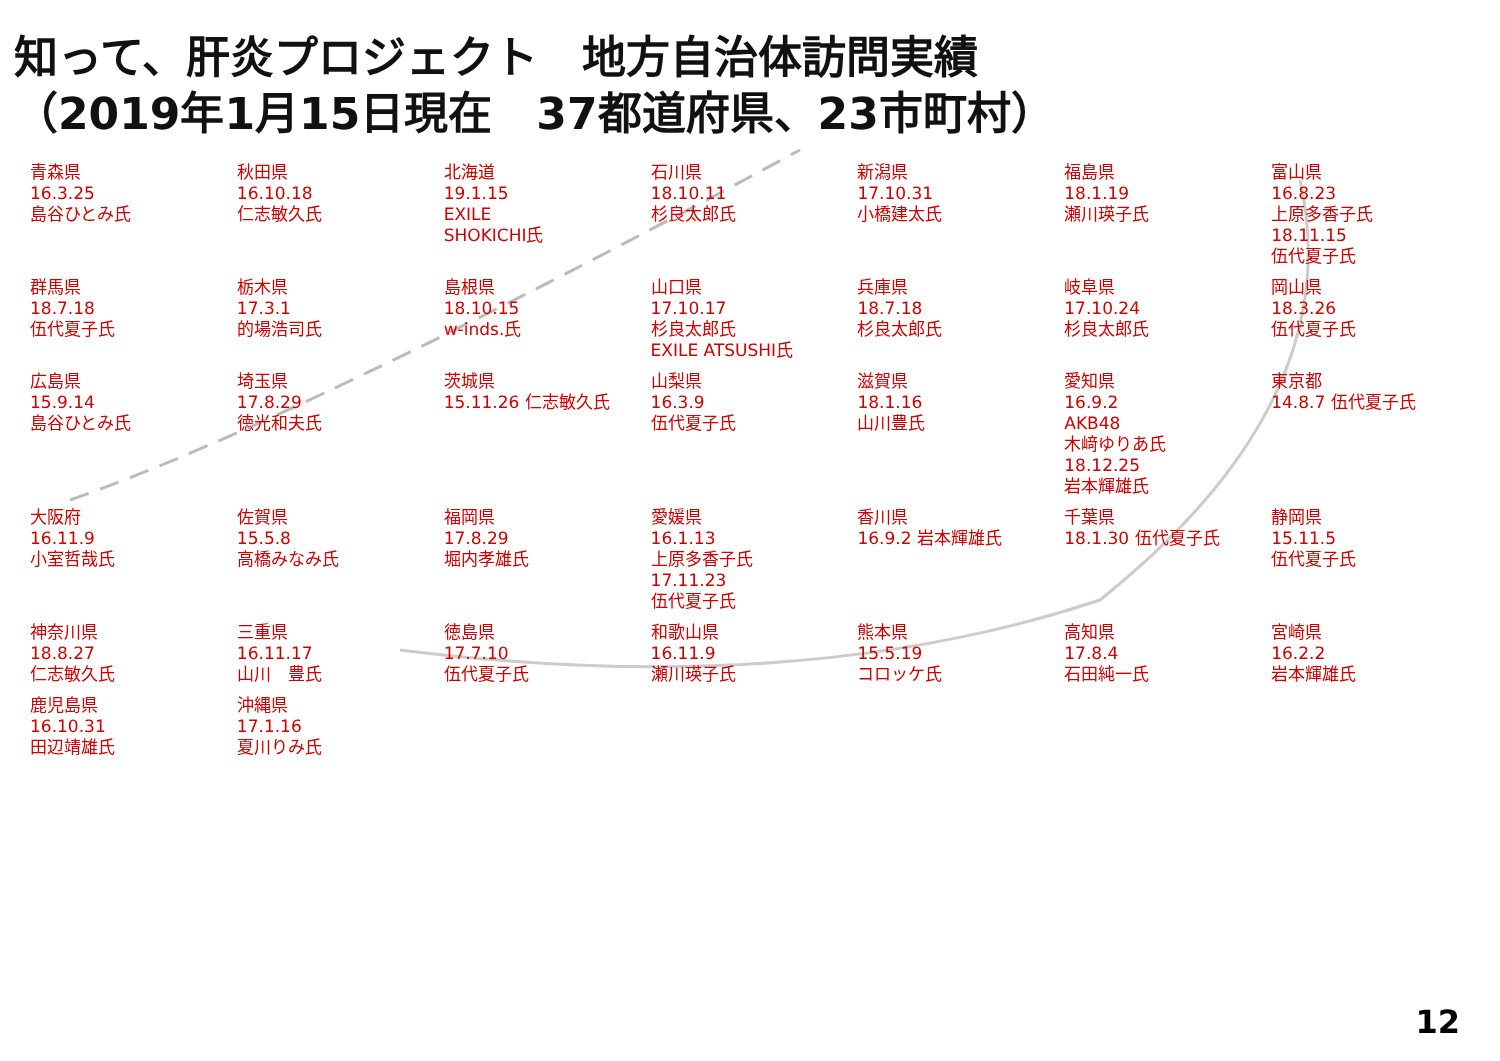知って、肝炎プロジェクト　地方自治体訪問実績
（2019年1月15日現在　37都道府県、23市町村）
青森県
16.3.25
島谷ひとみ氏
秋田県
16.10.18
仁志敏久氏
北海道
19.1.15
EXILE
SHOKICHI氏
石川県
18.10.11
杉良太郎氏
新潟県
17.10.31
小橋建太氏
福島県
18.1.19
瀬川瑛子氏
富山県
16.8.23
上原多香子氏
18.11.15
伍代夏子氏
群馬県
18.7.18
伍代夏子氏
栃木県
17.3.1
的場浩司氏
島根県
18.10.15
w-inds.氏
山口県
17.10.17
杉良太郎氏
EXILE ATSUSHI氏
兵庫県
18.7.18
杉良太郎氏
岐阜県
17.10.24
杉良太郎氏
岡山県
18.3.26
伍代夏子氏
広島県
15.9.14
島谷ひとみ氏
埼玉県
17.8.29
徳光和夫氏
茨城県
15.11.26 仁志敏久氏
山梨県
16.3.9
伍代夏子氏
滋賀県
18.1.16
山川豊氏
愛知県
16.9.2
AKB48
木﨑ゆりあ氏
18.12.25
岩本輝雄氏
東京都
14.8.7 伍代夏子氏
大阪府
16.11.9
小室哲哉氏
佐賀県
15.5.8
高橋みなみ氏
福岡県
17.8.29
堀内孝雄氏
愛媛県
16.1.13
上原多香子氏
17.11.23
伍代夏子氏
香川県
16.9.2 岩本輝雄氏
千葉県
18.1.30 伍代夏子氏
静岡県
15.11.5
伍代夏子氏
神奈川県
18.8.27
仁志敏久氏
三重県
16.11.17
山川　豊氏
徳島県
17.7.10
伍代夏子氏
和歌山県
16.11.9
瀬川瑛子氏
熊本県
15.5.19
コロッケ氏
高知県
17.8.4
石田純一氏
宮崎県
16.2.2
岩本輝雄氏
鹿児島県
16.10.31
田辺靖雄氏
沖縄県
17.1.16
夏川りみ氏
12